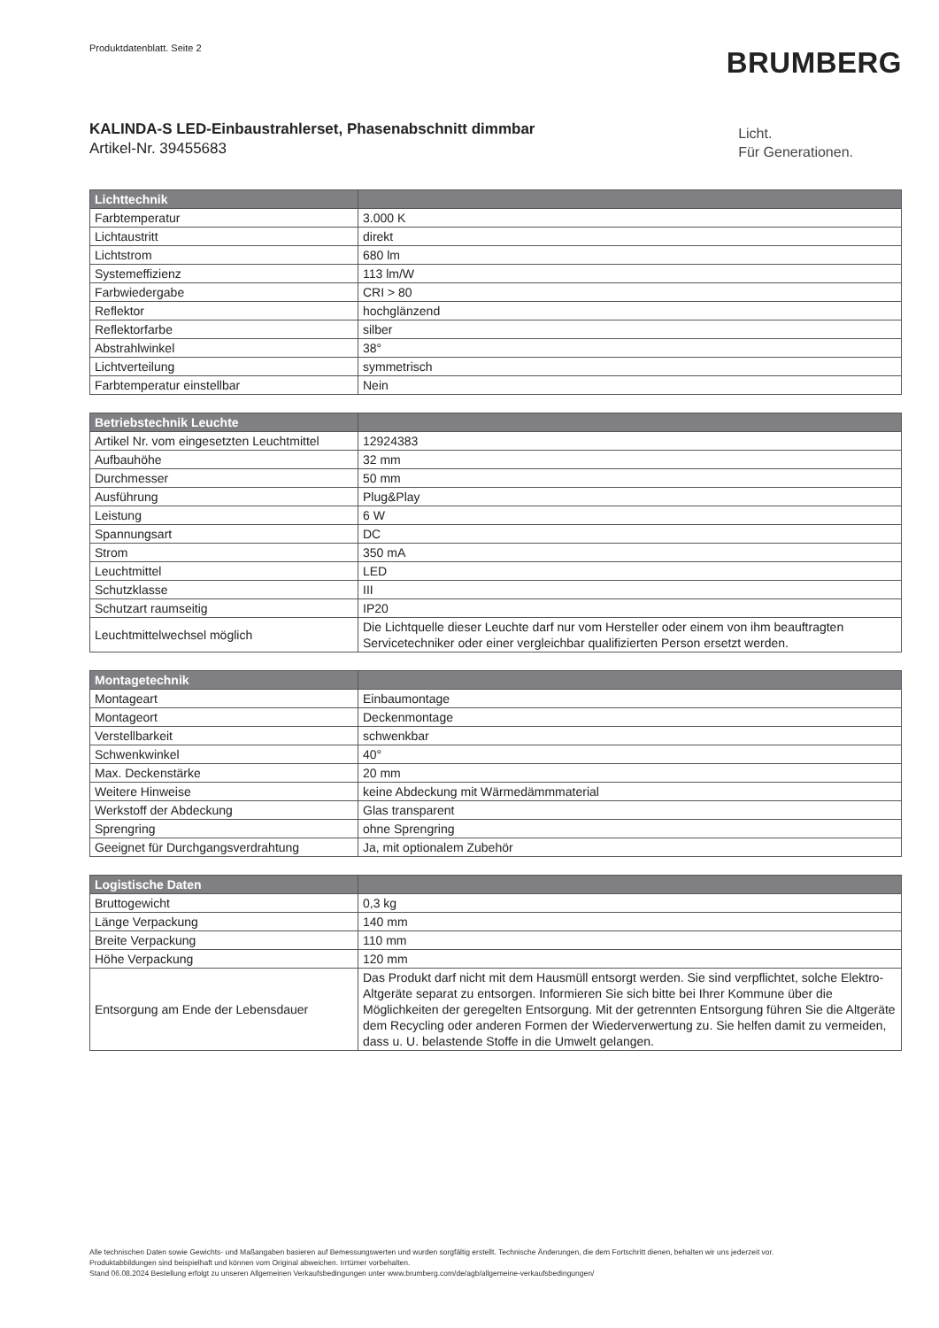Produktdatenblatt. Seite 2
BRUMBERG
KALINDA-S LED-Einbaustrahlerset, Phasenabschnitt dimmbar
Artikel-Nr. 39455683
Licht.
Für Generationen.
| Lichttechnik | |
| --- | --- |
| Farbtemperatur | 3.000 K |
| Lichtaustritt | direkt |
| Lichtstrom | 680 lm |
| Systemeffizienz | 113 lm/W |
| Farbwiedergabe | CRI > 80 |
| Reflektor | hochglänzend |
| Reflektorfarbe | silber |
| Abstrahlwinkel | 38° |
| Lichtverteilung | symmetrisch |
| Farbtemperatur einstellbar | Nein |
| Betriebstechnik Leuchte | |
| --- | --- |
| Artikel Nr. vom eingesetzten Leuchtmittel | 12924383 |
| Aufbauhöhe | 32 mm |
| Durchmesser | 50 mm |
| Ausführung | Plug&Play |
| Leistung | 6 W |
| Spannungsart | DC |
| Strom | 350 mA |
| Leuchtmittel | LED |
| Schutzklasse | III |
| Schutzart raumseitig | IP20 |
| Leuchtmittelwechsel möglich | Die Lichtquelle dieser Leuchte darf nur vom Hersteller oder einem von ihm beauftragten Servicetechniker oder einer vergleichbar qualifizierten Person ersetzt werden. |
| Montagetechnik | |
| --- | --- |
| Montageart | Einbaumontage |
| Montageort | Deckenmontage |
| Verstellbarkeit | schwenkbar |
| Schwenkwinkel | 40° |
| Max. Deckenstärke | 20 mm |
| Weitere Hinweise | keine Abdeckung mit Wärmedämmmaterial |
| Werkstoff der Abdeckung | Glas transparent |
| Sprengring | ohne Sprengring |
| Geeignet für Durchgangsverdrahtung | Ja, mit optionalem Zubehör |
| Logistische Daten | |
| --- | --- |
| Bruttogewicht | 0,3 kg |
| Länge Verpackung | 140 mm |
| Breite Verpackung | 110 mm |
| Höhe Verpackung | 120 mm |
| Entsorgung am Ende der Lebensdauer | Das Produkt darf nicht mit dem Hausmüll entsorgt werden. Sie sind verpflichtet, solche Elektro-Altgeräte separat zu entsorgen. Informieren Sie sich bitte bei Ihrer Kommune über die Möglichkeiten der geregelten Entsorgung. Mit der getrennten Entsorgung führen Sie die Altgeräte dem Recycling oder anderen Formen der Wiederverwertung zu. Sie helfen damit zu vermeiden, dass u. U. belastende Stoffe in die Umwelt gelangen. |
Alle technischen Daten sowie Gewichts- und Maßangaben basieren auf Bemessungswerten und wurden sorgfältig erstellt. Technische Änderungen, die dem Fortschritt dienen, behalten wir uns jederzeit vor. Produktabbildungen sind beispielhaft und können vom Original abweichen. Irrtümer vorbehalten.
Stand 06.08.2024 Bestellung erfolgt zu unseren Allgemeinen Verkaufsbedingungen unter www.brumberg.com/de/agb/allgemeine-verkaufsbedingungen/